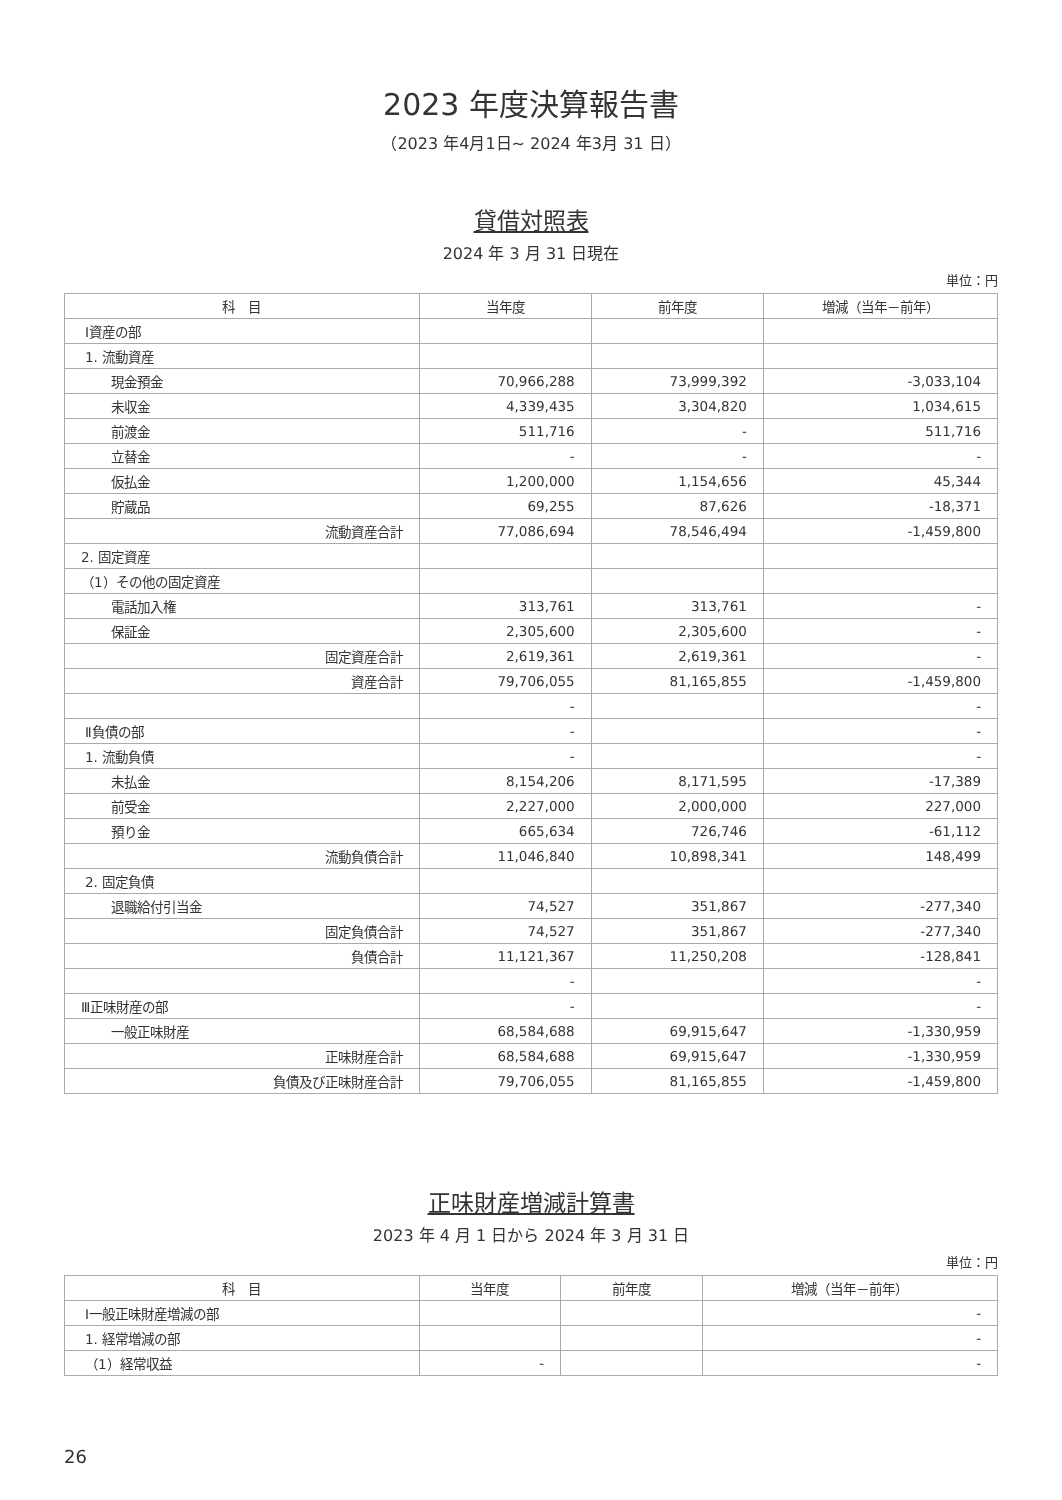2023 年度決算報告書
（2023 年4月1日~ 2024 年3月 31 日）
貸借対照表
2024 年 3 月 31 日現在
単位：円
| 科 目 | 当年度 | 前年度 | 増減（当年－前年） |
| --- | --- | --- | --- |
| Ⅰ資産の部 | | | |
| 1. 流動資産 | | | |
| 現金預金 | 70,966,288 | 73,999,392 | -3,033,104 |
| 未収金 | 4,339,435 | 3,304,820 | 1,034,615 |
| 前渡金 | 511,716 | - | 511,716 |
| 立替金 | - | - | - |
| 仮払金 | 1,200,000 | 1,154,656 | 45,344 |
| 貯蔵品 | 69,255 | 87,626 | -18,371 |
| 流動資産合計 | 77,086,694 | 78,546,494 | -1,459,800 |
| 2. 固定資産 | | | |
| （1）その他の固定資産 | | | |
| 電話加入権 | 313,761 | 313,761 | - |
| 保証金 | 2,305,600 | 2,305,600 | - |
| 固定資産合計 | 2,619,361 | 2,619,361 | - |
| 資産合計 | 79,706,055 | 81,165,855 | -1,459,800 |
| | - | | - |
| Ⅱ負債の部 | - | | - |
| 1. 流動負債 | - | | - |
| 未払金 | 8,154,206 | 8,171,595 | -17,389 |
| 前受金 | 2,227,000 | 2,000,000 | 227,000 |
| 預り金 | 665,634 | 726,746 | -61,112 |
| 流動負債合計 | 11,046,840 | 10,898,341 | 148,499 |
| 2. 固定負債 | | | |
| 退職給付引当金 | 74,527 | 351,867 | -277,340 |
| 固定負債合計 | 74,527 | 351,867 | -277,340 |
| 負債合計 | 11,121,367 | 11,250,208 | -128,841 |
| | - | | - |
| Ⅲ正味財産の部 | - | | - |
| 一般正味財産 | 68,584,688 | 69,915,647 | -1,330,959 |
| 正味財産合計 | 68,584,688 | 69,915,647 | -1,330,959 |
| 負債及び正味財産合計 | 79,706,055 | 81,165,855 | -1,459,800 |
正味財産増減計算書
2023 年 4 月 1 日から 2024 年 3 月 31 日
単位：円
| 科 目 | 当年度 | 前年度 | 増減（当年－前年） |
| --- | --- | --- | --- |
| Ⅰ一般正味財産増減の部 | | | - |
| 1. 経常増減の部 | | | - |
| （1）経常収益 | - | | - |
26